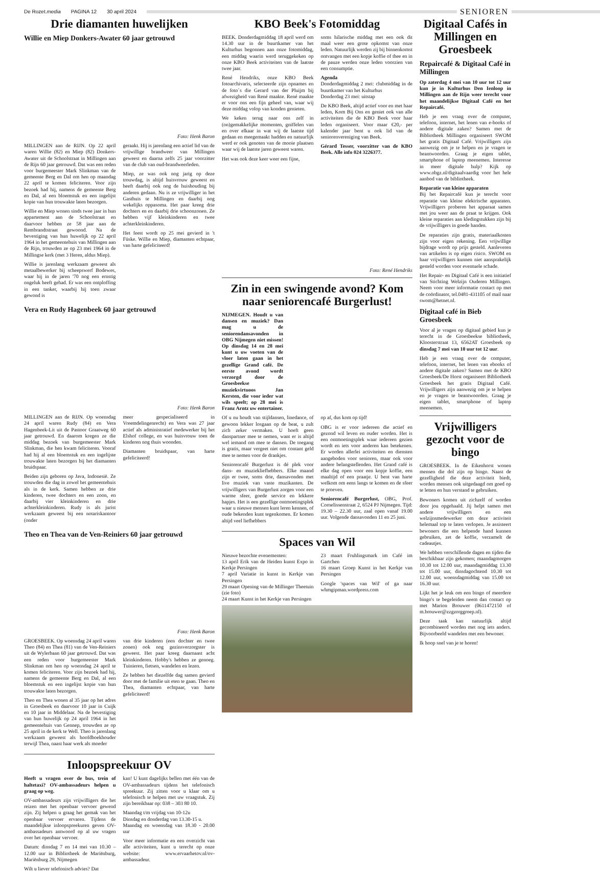De Rozet.media PAGINA 12 30 april 2024
SENIOREN
Drie diamanten huwelijken
Willie en Miep Donkers-Awater 60 jaar getrouwd
Foto: Henk Baron
MILLINGEN aan de RIJN. Op 22 april waren Willie (82) en Miep (82) Donkers-Awater uit de Schoolstraat in Millingen aan de Rijn 60 jaar getrouwd. Dat was een reden voor burgemeester Mark Slinkman van de gemeente Berg en Dal om hen op maandag 22 april te komen feliciteren. Voor zijn bezoek had hij, namens de gemeente Berg en Dal, al een bloemstuk en een ingelijst kopie van hun trouwakte laten bezorgen.
Willie en Miep wonen sinds twee jaar in hun appartement aan de Schoolstraat en daarvoor hebben ze 58 jaar aan de Rembrandtstraat gewoond. Na de bevestiging van hun huwelijk op 22 april 1964 in het gemeentehuis van Millingen aan de Rijn, trouwden ze op 23 mei 1964 in de Millingse kerk (met 3 Heren, aldus Miep).
Willie is jarenlang werkzaam geweest als metaalbewerker bij scheepswerf Bodewes, waar hij in de jaren '70 nog een ernstig ongeluk heeft gehad. Er was een ontploffing in een tanker, waarbij hij toen zwaar gewond is
geraakt. Hij is jarenlang een actief lid van de vrijwillige brandweer van Millingen geweest en daarna zelfs 25 jaar voorzitter van de club van oud-brandweerleden.
Miep, ze was ook nog jarig op deze trouwdag, is altijd huisvrouw geweest en heeft daarbij ook nog de huishouding bij anderen gedaan. Nu is ze vrijwilliger in het Gasthuis te Millingen en daarbij nog wekelijks oppasoma. Het paar kreeg drie dochters en en daarbij drie schoonzonen. Ze hebben vijf kleinkinderen en twee achterkleinkinderen.
Het feest wordt op 25 mei gevierd in 't Füske. Willie en Miep, diamanten echtpaar, van harte gefeliciteerd!
Vera en Rudy Hagenbeek 60 jaar getrouwd
Foto: Henk Baron
MILLINGEN aan de RIJN. Op woensdag 24 april waren Rudy (84) en Vera Hagenbeek-Lit uit de Pastoor Graatweg 60 jaar getrouwd. En daarom kregen ze die middag bezoek van burgemeester Mark Slinkman, die hen kwam feliciteren. Vooraf had hij al een bloemstuk en een ingelijste trouwakte laten bezorgen bij het diamanten bruidspaar.
Beiden zijn geboren op Java, Indonesië. Ze trouwden die dag in zowel het gemeentehuis als in de kerk. Samen hebben ze drie kinderen, twee dochters en een zoon, en daarbij vier kleinkinderen en drie achterkleinkinderen. Rudy is als jurist werkzaam geweest bij een notariskantoor (onder
meer gespecialiseerd in Vreemdelingenrecht) en Vera was 27 jaar actief als administratief medewerker bij het Elshof college, en was huisvrouw toen de kinderen nog thuis woonden.
Diamanten bruidspaar, van harte gefeliciteerd!
Theo en Thea van de Ven-Reiniers 60 jaar getrouwd
Foto: Henk Baron
GROESBEEK. Op woensdag 24 april waren Theo (84) en Thea (81) van de Ven-Reiniers uit de Wylerbaan 60 jaar getrouwd. Dat was een reden voor burgemeester Mark Slinkman om hen op woensdag 24 april te komen feliciteren. Voor zijn bezoek had hij, namens de gemeente Berg en Dal, al een bloemstuk en een ingelijst kopie van hun trouwakte laten bezorgen.
Theo en Thea wonen al 35 jaar op het adres in Groesbeek en daarvoor 10 jaar in Cuijk en 10 jaar in Middelaar. Na de bevestiging van hun huwelijk op 24 april 1964 in het gemeentehuis van Gennep, trouwden ze op 25 april in de kerk te Well. Theo is jarenlang werkzaam geweest als hoofdboekhouder terwijl Thea, naast haar werk als moeder
van drie kinderen (een dochter en twee zonen) ook nog gezinsverzorgster is geweest. Het paar kreeg daarnaast acht kleinkinderen. Hobby's hebben ze genoeg. Tuinieren, fietsen, wandelen en lezen.
Ze hebben het diezelfde dag samen gevierd door met de familie uit eten te gaan. Theo en Thea, diamanten echtpaar, van harte gefeliciteerd!
Inloopspreekuur OV
Heeft u vragen over de bus, trein of haltetaxi? OV-ambassadeurs helpen u graag op weg.
OV-ambassadeurs zijn vrijwilligers die het reizen met het openbaar vervoer gewend zijn. Zij helpen u graag het gemak van het openbaar vervoer ervaren. Tijdens de maandelijkse inloopspreekuren geven OV-ambassadeurs antwoord op al uw vragen over het openbaar vervoer.
Datum: dinsdag 7 en 14 mei van 10.30 – 12.00 uur in Bibliotheek de Mariënburg, Mariënburg 29, Nijmegen
Wilt u liever telefonisch advies? Dat
kan! U kunt dagelijks bellen met één van de OV-ambassadeurs tijdens het telefonisch spreekuur. Zij zitten voor u klaar om u telefonisch te helpen met uw vraagstuk. Zij zijn bereikbaar op: 038 – 303 80 10.
Maandag t/m vrijdag van 10-12u
Dinsdag en donderdag van 13.30-15 u.
Maandag en woensdag van 18.30 - 20.00 uur
Voor meer informatie en een overzicht van alle activiteiten, kunt u terecht op onze website: www.ervaarhetov.nl/ov-ambassadeur.
KBO Beek's Fotomiddag
BEEK. Donderdagmiddag 18 april werd om 14.30 uur in de buurtkamer van het Kulturhus begonnen aan onze fotomiddag, een middag waarin werd teruggekeken op onze KBO Beek activiteiten van de laatste twee jaar.
René Hendriks, onze KBO Beek fotoarchivaris, selecteerde zijn opnames en de foto`s die Gerard van der Pluijm bij afwezigheid van René maakte. René maakte er voor ons een fijn geheel van, waar wij deze middag volop van konden genieten.
We keken terug naar ons zelf in (on)gemakkelijke momenten, gniffelen van en over elkaar in wat wij de laatste tijd gedaan en meegemaakt hadden en natuurlijk werd er ook genoten van de mooie plaatsen waar wij de laatste jaren geweest waren.
Het was ook deze keer weer een fijne,
soms hilarische middag met een ook dit maal weer een grote opkomst van onze leden. Natuurlijk werden zij bij binnenkomst ontvangen met een kopje koffie of thee en in de pauze werden onze leden voorzien van een consumptie.
Agenda
Donderdagmiddag 2 mei: clubmiddag in de buurtkamer van het Kulturhus
Donderdag 23 mei: uitstap
De KBO Beek, altijd actief voor en met haar leden, Kom Bij Ons en geniet ook van alle activiteiten die de KBO Beek voor haar leden organiseert. Voor maar €20,- per kalender jaar bent u ook lid van de seniorenvereniging van Beek.
Gérard Tesser, voorzitter van de KBO Beek. Alle info 024 3226377.
Foto: René Hendriks
Zin in een swingende avond? Kom naar seniorencafé Burgerlust!
NIJMEGEN. Houdt u van dansen en muziek? Dan mag u de seniorendansavonden in OBG Nijmegen niet missen! Op dinsdag 14 en 28 mei kunt u uw voeten van de vloer laten gaan in het gezellige Grand café. De eerste avond wordt verzorgd door de Groesbeekse muziekvirtuoos Jan Kersten, die voor ieder wat wils speelt; op 28 mei is Franz Arntz uw entertainer.
Of u nu houdt van stijldansen, linedance, of gewoon lekker losgaan op de beat, u zult zich zeker vermaken. U hoeft geen danspartner mee te nemen, want er is altijd wel iemand om mee te dansen. De toegang is gratis, maar vergeet niet om contant geld mee te nemen voor de drankjes.
Seniorencafé Burgerlust is dé plek voor dans- en muziekliefhebbers. Elke maand zijn er twee, soms drie, dansavonden met live muziek van vaste muzikanten. De vrijwilligers van Burgerlust zorgen voor een warme sfeer, goede service en lekkere hapjes. Het is een gezellige ontmoetingsplek waar u nieuwe mensen kunt leren kennen, of oude bekenden kunt tegenkomen. Er komen altijd veel liefhebbers
op af, dus kom op tijd!
OBG is er voor iedereen die actief en gezond wil leven en ouder worden. Het is een ontmoetingsplek waar iedereen gezien wordt en iets voor anderen kan betekenen. Er worden allerlei activiteiten en diensten aangeboden voor senioren, maar ook voor andere belangstellenden. Het Grand café is elke dag open voor een kopje koffie, een maaltijd of een praatje. U bent van harte welkom om eens langs te komen en de sfeer te proeven.
Seniorencafé Burgerlust, OBG, Prof. Cornelissenstraat 2, 6524 PJ Nijmegen. Tijd: 19.30 – 22.30 uur, zaal open vanaf 19.00 uur. Volgende dansavonden 11 en 25 juni.
Spaces van Wil
Nieuwe bezochte evenementen:
13 april Erik van de Heiden kunst Expo in Kerkje Persingen
7 april Variatie in kunst in Kerkje van Persingen
29 maart Opening van de Millinger Theetuin (zie foto)
24 maart Kunst in het Kerkje van Persingen
23 maart Fruhlingsmark im Café im Gartchen
16 maart Groep Kunst in het Kerkje van Persingen
Google 'spaces van Wil' of ga naar whmgipman.wordpress.com
Digitaal Cafés in Millingen en Groesbeek
Repaircafé & Digitaal Café in Millingen
Op zaterdag 4 mei van 10 uur tot 12 uur kun je in Kulturhus Den Ienloop in Millingen aan de Rijn weer terecht voor het maandelijkse Digitaal Café en het Repaircafé.
Heb je een vraag over de computer, telefoon, internet, het lenen van e-books of andere digitale zaken? Samen met de Bibliotheek Millingen organiseert SWOM het gratis Digitaal Café. Vrijwilligers zijn aanwezig om je te helpen en je vragen te beantwoorden. Graag je eigen tablet, smartphone of laptop meenemen. Interesse in meer digitale hulp? Kijk op www.obgz.nl/digitaalvaardig voor het hele aanbod van de bibliotheek.
Reparatie van kleine apparaten
Bij het Repaircafé kun je terecht voor reparatie van kleine elektrische apparaten. Vrijwilligers proberen het apparaat samen met jou weer aan de praat te krijgen. Ook kleine reparaties aan kledingstukken zijn bij de vrijwilligers in goede handen.
De reparaties zijn gratis, materiaalkosten zijn voor eigen rekening. Een vrijwillige bijdrage wordt op prijs gesteld. Aanleveren van artikelen is op eigen risico. SWOM en haar vrijwilligers kunnen niet aansprakelijk gesteld worden voor eventuele schade.
Het Repair- en Digitaal Café is een initiatief van Stichting Welzijn Ouderen Millingen. Neem voor meer informatie contact op met de coördinator, tel.0481-431105 of mail naar swom@hetnet.nl.
Digitaal café in Bieb Groesbeek
Voor al je vragen op digitaal gebied kun je terecht in de Groesbeekse bibliotheek, Kloosterstraat 13, 6562AT Groesbeek op dinsdag 7 mei van 10 uur tot 12 uur.
Heb je een vraag over de computer, telefoon, internet, het lenen van ebooks of andere digitale zaken? Samen met de KBO Groesbeek/De Horst organiseert Bibliotheek Groesbeek het gratis Digitaal Café. Vrijwilligers zijn aanwezig om je te helpen en je vragen te beantwoorden. Graag je eigen tablet, smartphone of laptop meenemen.
Vrijwilligers gezocht voor de bingo
GROESBEEK. In de Eikenhorst wonen mensen die dol zijn op bingo. Naast de gezelligheid die deze activiteit biedt, worden mensen ook uitgedaagd om goed op te letten en hun verstand te gebruiken.
Bewoners komen uit zichzelf of worden door jou opgehaald. Jij helpt samen met andere vrijwilligers en een welzijnsmedewerker om deze activiteit helemaal top te laten verlopen. Je assisteert bewoners die een helpende hand kunnen gebruiken, zet de koffie, verzamelt de cadeautjes.
We hebben verschillende dagen en tijden die beschikbaar zijn gekomen; maandagmorgen 10.30 tot 12.00 uur, maandagmiddag 13.30 tot 15.00 uur, dinsdagochtend 10.30 tot 12.00 uur, woensdagmiddag van 15.00 tot 16.30 uur.
Lijkt het je leuk om een bingo of meerdere bingo's te begeleiden neem dan contact op met Marion Brouwer (0611472150 of m.brouwer@zzgzorggroep.nl).
Deze taak kan natuurlijk altijd gecombineerd worden met nog iets anders. Bijvoorbeeld wandelen met een bewoner.
Ik hoop snel van je te horen!